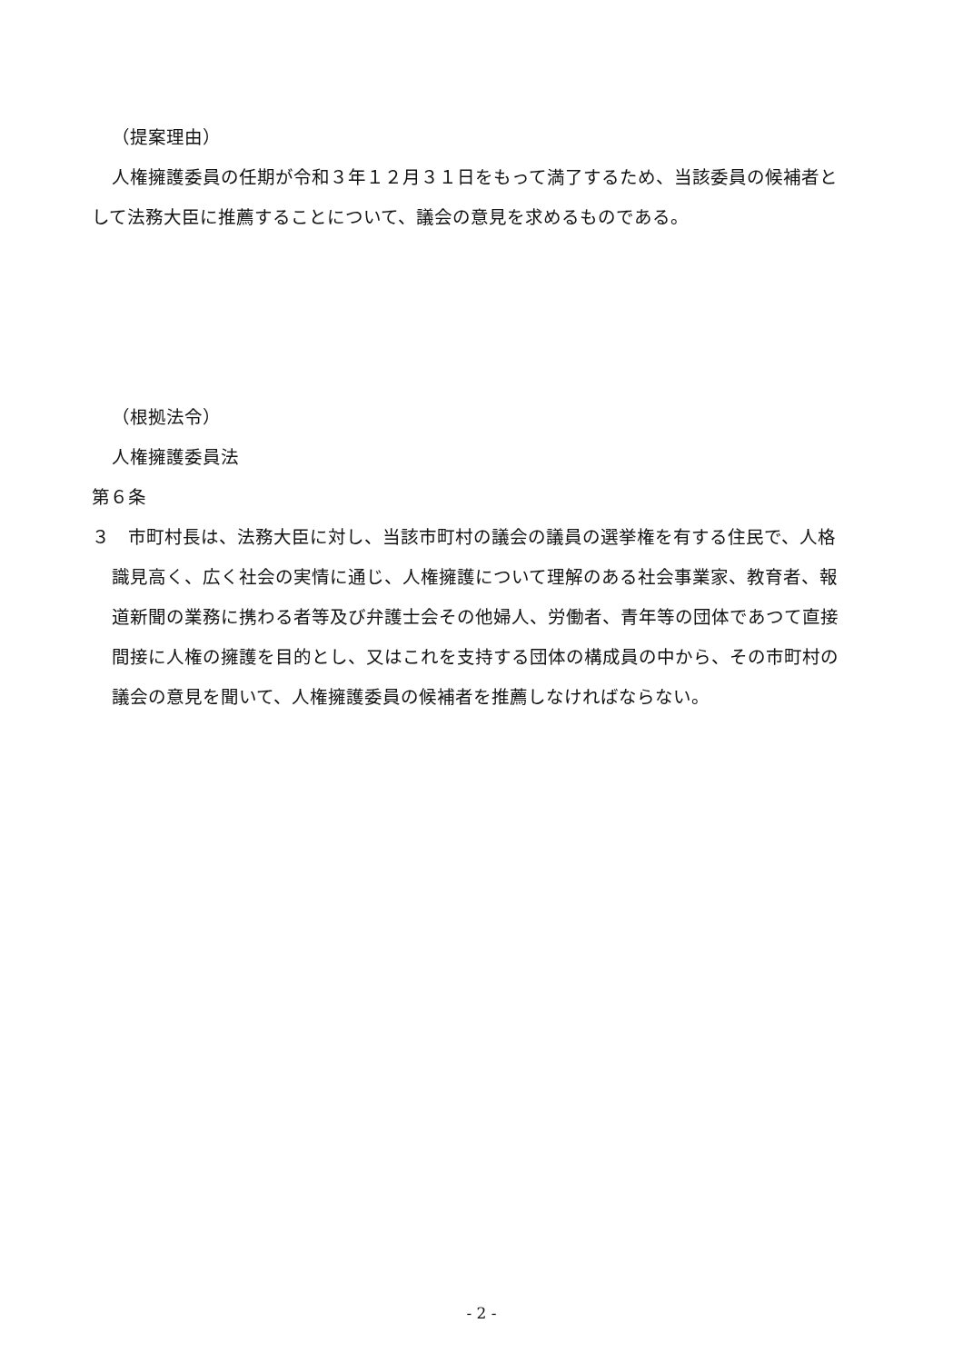（提案理由）
人権擁護委員の任期が令和３年１２月３１日をもって満了するため、当該委員の候補者として法務大臣に推薦することについて、議会の意見を求めるものである。
（根拠法令）
人権擁護委員法
第６条
３　市町村長は、法務大臣に対し、当該市町村の議会の議員の選挙権を有する住民で、人格識見高く、広く社会の実情に通じ、人権擁護について理解のある社会事業家、教育者、報道新聞の業務に携わる者等及び弁護士会その他婦人、労働者、青年等の団体であつて直接間接に人権の擁護を目的とし、又はこれを支持する団体の構成員の中から、その市町村の議会の意見を聞いて、人権擁護委員の候補者を推薦しなければならない。
- 2 -